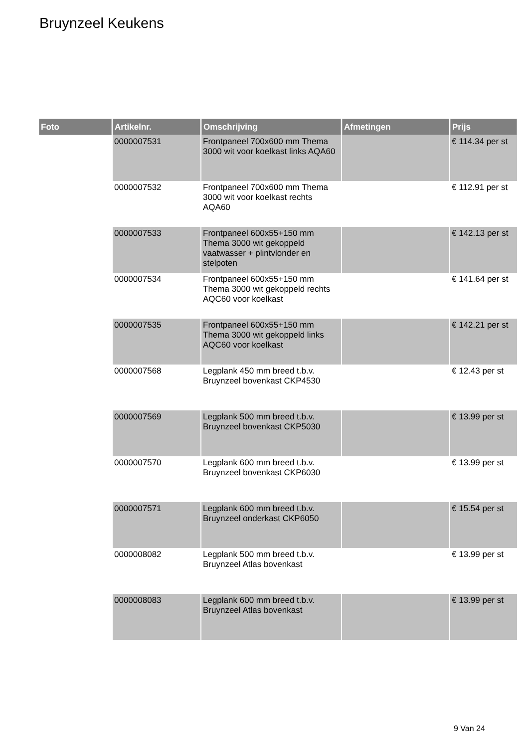Bruynzeel Keukens
| Foto | Artikelnr. | Omschrijving | Afmetingen | Prijs |
| --- | --- | --- | --- | --- |
| | 0000007531 | Frontpaneel 700x600 mm Thema 3000 wit voor koelkast links AQA60 | | € 114.34 per st |
| | 0000007532 | Frontpaneel 700x600 mm Thema 3000 wit voor koelkast rechts AQA60 | | € 112.91 per st |
| | 0000007533 | Frontpaneel 600x55+150 mm Thema 3000 wit gekoppeld vaatwasser + plintvlonder en stelpoten | | € 142.13 per st |
| | 0000007534 | Frontpaneel 600x55+150 mm Thema 3000 wit gekoppeld rechts AQC60 voor koelkast | | € 141.64 per st |
| | 0000007535 | Frontpaneel 600x55+150 mm Thema 3000 wit gekoppeld links AQC60 voor koelkast | | € 142.21 per st |
| | 0000007568 | Legplank 450 mm breed t.b.v. Bruynzeel bovenkast CKP4530 | | € 12.43 per st |
| | 0000007569 | Legplank 500 mm breed t.b.v. Bruynzeel bovenkast CKP5030 | | € 13.99 per st |
| | 0000007570 | Legplank 600 mm breed t.b.v. Bruynzeel bovenkast CKP6030 | | € 13.99 per st |
| | 0000007571 | Legplank 600 mm breed t.b.v. Bruynzeel onderkast CKP6050 | | € 15.54 per st |
| | 0000008082 | Legplank 500 mm breed t.b.v. Bruynzeel Atlas bovenkast | | € 13.99 per st |
| | 0000008083 | Legplank 600 mm breed t.b.v. Bruynzeel Atlas bovenkast | | € 13.99 per st |
9 Van 24